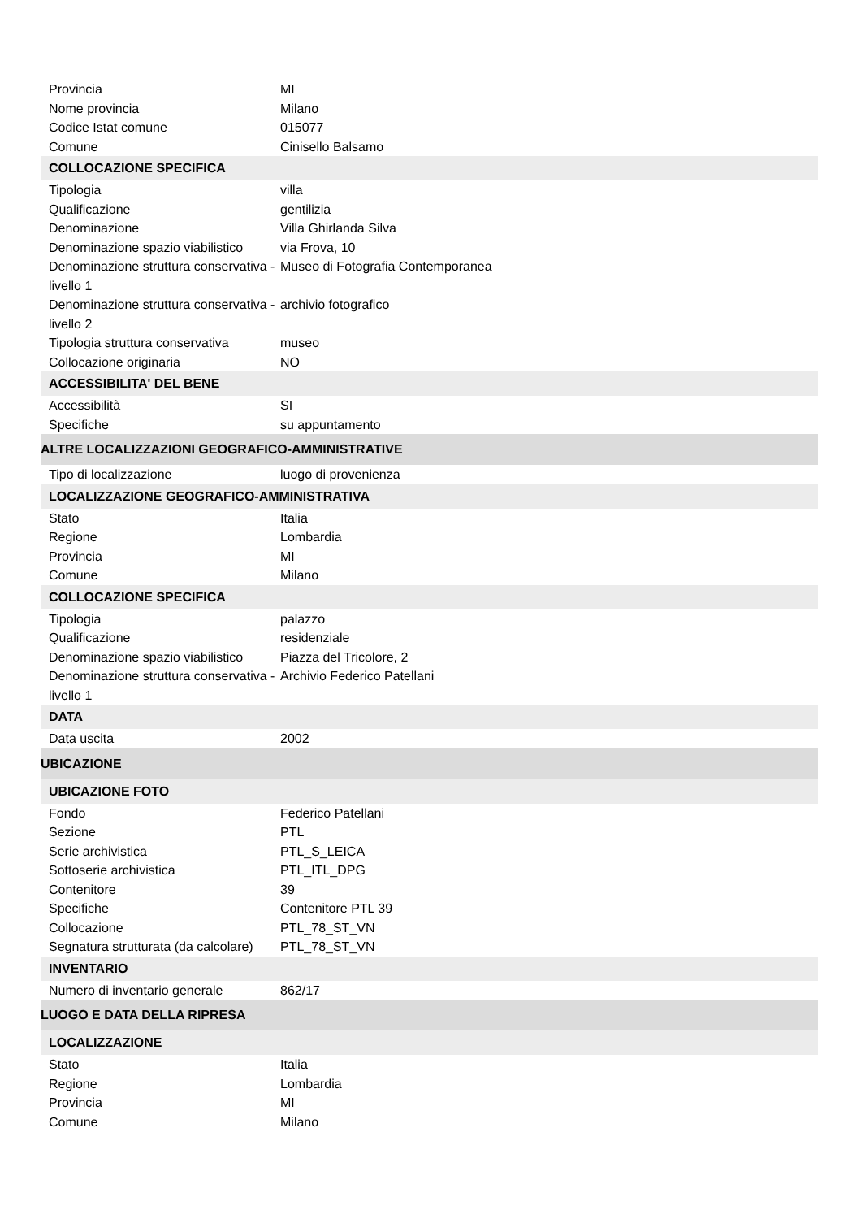| Provincia | MI |
| Nome provincia | Milano |
| Codice Istat comune | 015077 |
| Comune | Cinisello Balsamo |
| COLLOCAZIONE SPECIFICA | |
| Tipologia | villa |
| Qualificazione | gentilizia |
| Denominazione | Villa Ghirlanda Silva |
| Denominazione spazio viabilistico | via Frova, 10 |
| Denominazione struttura conservativa - livello 1 | Museo di Fotografia Contemporanea |
| Denominazione struttura conservativa - livello 2 | archivio fotografico |
| Tipologia struttura conservativa | museo |
| Collocazione originaria | NO |
| ACCESSIBILITA' DEL BENE | |
| Accessibilità | SI |
| Specifiche | su appuntamento |
| ALTRE LOCALIZZAZIONI GEOGRAFICO-AMMINISTRATIVE | |
| Tipo di localizzazione | luogo di provenienza |
| LOCALIZZAZIONE GEOGRAFICO-AMMINISTRATIVA | |
| Stato | Italia |
| Regione | Lombardia |
| Provincia | MI |
| Comune | Milano |
| COLLOCAZIONE SPECIFICA | |
| Tipologia | palazzo |
| Qualificazione | residenziale |
| Denominazione spazio viabilistico | Piazza del Tricolore, 2 |
| Denominazione struttura conservativa - livello 1 | Archivio Federico Patellani |
| DATA | |
| Data uscita | 2002 |
| UBICAZIONE | |
| UBICAZIONE FOTO | |
| Fondo | Federico Patellani |
| Sezione | PTL |
| Serie archivistica | PTL_S_LEICA |
| Sottoserie archivistica | PTL_ITL_DPG |
| Contenitore | 39 |
| Specifiche | Contenitore PTL 39 |
| Collocazione | PTL_78_ST_VN |
| Segnatura strutturata (da calcolare) | PTL_78_ST_VN |
| INVENTARIO | |
| Numero di inventario generale | 862/17 |
| LUOGO E DATA DELLA RIPRESA | |
| LOCALIZZAZIONE | |
| Stato | Italia |
| Regione | Lombardia |
| Provincia | MI |
| Comune | Milano |